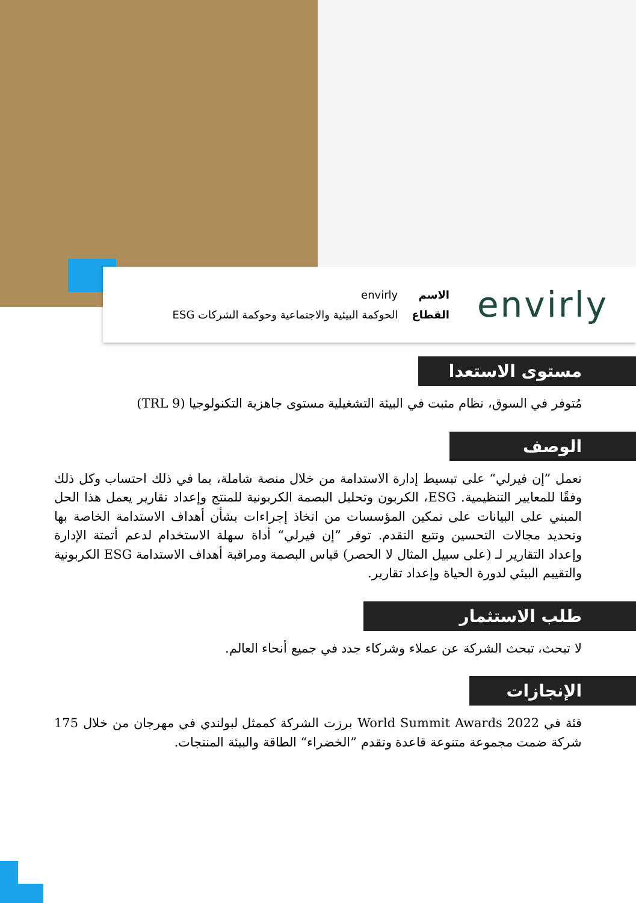envirly
الاسم envirly
القطاع الحوكمة البيئية والاجتماعية وحوكمة الشركات ESG
مستوى الاستعدا
مُتوفر في السوق، نظام مثبت في البيئة التشغيلية مستوى جاهزية التكنولوجيا (TRL 9)
الوصف
تعمل ”إن فيرلي“ على تبسيط إدارة الاستدامة من خلال منصة شاملة، بما في ذلك احتساب وكل ذلك وفقًا للمعايير التنظيمية. ESG، الكربون وتحليل البصمة الكربونية للمنتج وإعداد تقارير يعمل هذا الحل المبني على البيانات على تمكين المؤسسات من اتخاذ إجراءات بشأن أهداف الاستدامة الخاصة بها وتحديد مجالات التحسين وتتبع التقدم. توفر ”إن فيرلي“ أداة سهلة الاستخدام لدعم أتمتة الإدارة وإعداد التقارير لـ (على سبيل المثال لا الحصر) قياس البصمة ومراقبة أهداف الاستدامة ESG الكربونية والتقييم البيئي لدورة الحياة وإعداد تقارير.
طلب الاستثمار
لا تبحث، تبحث الشركة عن عملاء وشركاء جدد في جميع أنحاء العالم.
الإنجازات
فئة في World Summit Awards 2022 برزت الشركة كممثل لبولندي في مهرجان من خلال 175 شركة ضمت مجموعة متنوعة قاعدة وتقدم ”الخضراء“ الطاقة والبيئة المنتجات.